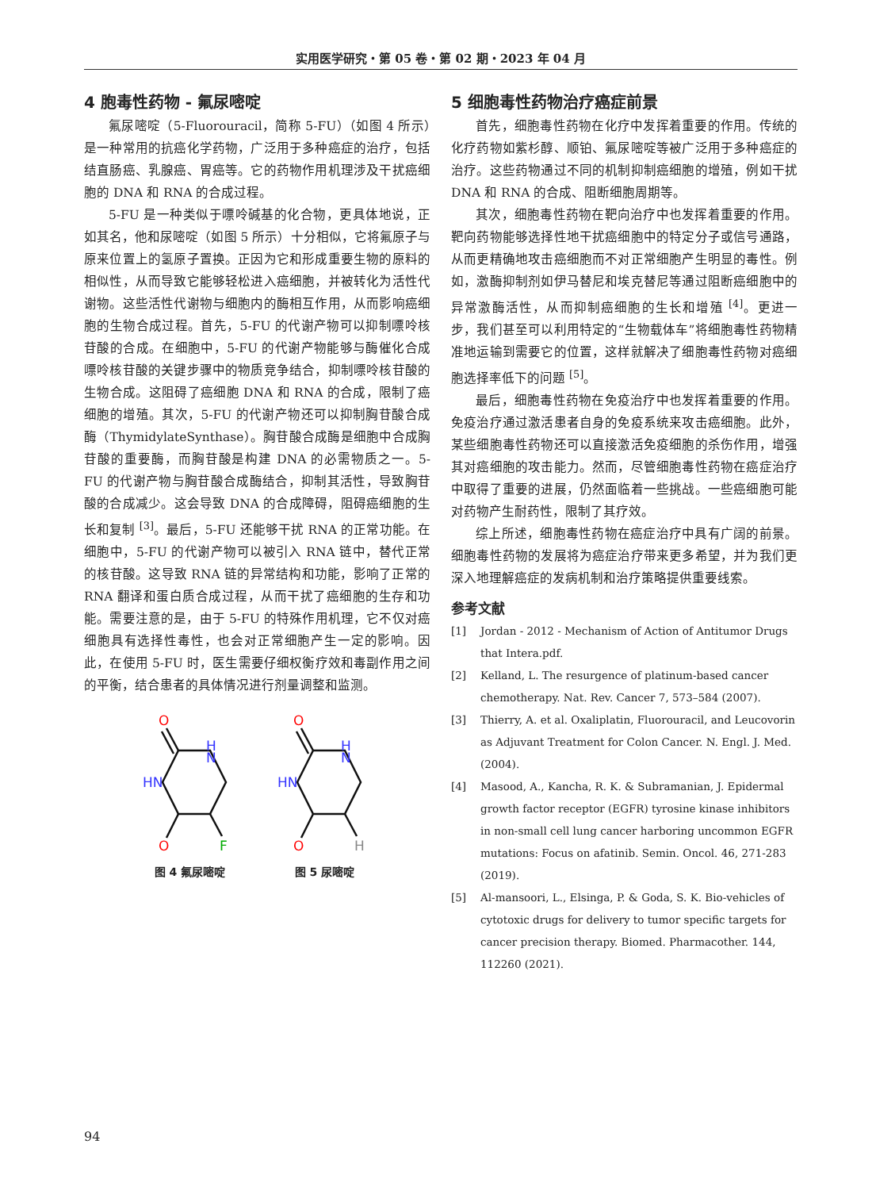实用医学研究・第 05 卷・第 02 期・2023 年 04 月
4 胞毒性药物 - 氟尿嘧啶
氟尿嘧啶（5-Fluorouracil，简称 5-FU）（如图 4 所示）是一种常用的抗癌化学药物，广泛用于多种癌症的治疗，包括结直肠癌、乳腺癌、胃癌等。它的药物作用机理涉及干扰癌细胞的 DNA 和 RNA 的合成过程。
5-FU 是一种类似于嘌呤碱基的化合物，更具体地说，正如其名，他和尿嘧啶（如图 5 所示）十分相似，它将氟原子与原来位置上的氢原子置换。正因为它和形成重要生物的原料的相似性，从而导致它能够轻松进入癌细胞，并被转化为活性代谢物。这些活性代谢物与细胞内的酶相互作用，从而影响癌细胞的生物合成过程。首先，5-FU 的代谢产物可以抑制嘌呤核苷酸的合成。在细胞中，5-FU 的代谢产物能够与酶催化合成嘌呤核苷酸的关键步骤中的物质竞争结合，抑制嘌呤核苷酸的生物合成。这阻碍了癌细胞 DNA 和 RNA 的合成，限制了癌细胞的增殖。其次，5-FU 的代谢产物还可以抑制胸苷酸合成酶（ThymidylateSynthase）。胸苷酸合成酶是细胞中合成胸苷酸的重要酶，而胸苷酸是构建 DNA 的必需物质之一。5-FU 的代谢产物与胸苷酸合成酶结合，抑制其活性，导致胸苷酸的合成减少。这会导致 DNA 的合成障碍，阻碍癌细胞的生长和复制 <sup>[3]</sup>。最后，5-FU 还能够干扰 RNA 的正常功能。在细胞中，5-FU 的代谢产物可以被引入 RNA 链中，替代正常的核苷酸。这导致 RNA 链的异常结构和功能，影响了正常的 RNA 翻译和蛋白质合成过程，从而干扰了癌细胞的生存和功能。需要注意的是，由于 5-FU 的特殊作用机理，它不仅对癌细胞具有选择性毒性，也会对正常细胞产生一定的影响。因此，在使用 5-FU 时，医生需要仔细权衡疗效和毒副作用之间的平衡，结合患者的具体情况进行剂量调整和监测。
O
H
N
HN
O
F
图 4 氟尿嘧啶
O
H
N
HN
O
H
图 5 尿嘧啶
5 细胞毒性药物治疗癌症前景
首先，细胞毒性药物在化疗中发挥着重要的作用。传统的化疗药物如紫杉醇、顺铂、氟尿嘧啶等被广泛用于多种癌症的治疗。这些药物通过不同的机制抑制癌细胞的增殖，例如干扰 DNA 和 RNA 的合成、阻断细胞周期等。
其次，细胞毒性药物在靶向治疗中也发挥着重要的作用。靶向药物能够选择性地干扰癌细胞中的特定分子或信号通路，从而更精确地攻击癌细胞而不对正常细胞产生明显的毒性。例如，激酶抑制剂如伊马替尼和埃克替尼等通过阻断癌细胞中的异常激酶活性，从而抑制癌细胞的生长和增殖 <sup>[4]</sup>。更进一步，我们甚至可以利用特定的“生物载体车”将细胞毒性药物精准地运输到需要它的位置，这样就解决了细胞毒性药物对癌细胞选择率低下的问题 <sup>[5]</sup>。
最后，细胞毒性药物在免疫治疗中也发挥着重要的作用。免疫治疗通过激活患者自身的免疫系统来攻击癌细胞。此外，某些细胞毒性药物还可以直接激活免疫细胞的杀伤作用，增强其对癌细胞的攻击能力。然而，尽管细胞毒性药物在癌症治疗中取得了重要的进展，仍然面临着一些挑战。一些癌细胞可能对药物产生耐药性，限制了其疗效。
综上所述，细胞毒性药物在癌症治疗中具有广阔的前景。细胞毒性药物的发展将为癌症治疗带来更多希望，并为我们更深入地理解癌症的发病机制和治疗策略提供重要线索。
参考文献
[1] Jordan - 2012 - Mechanism of Action of Antitumor Drugs that Intera.pdf.
[2] Kelland, L. The resurgence of platinum-based cancer chemotherapy. Nat. Rev. Cancer 7, 573–584 (2007).
[3] Thierry, A. et al. Oxaliplatin, Fluorouracil, and Leucovorin as Adjuvant Treatment for Colon Cancer. N. Engl. J. Med. (2004).
[4] Masood, A., Kancha, R. K. & Subramanian, J. Epidermal growth factor receptor (EGFR) tyrosine kinase inhibitors in non-small cell lung cancer harboring uncommon EGFR mutations: Focus on afatinib. Semin. Oncol. 46, 271-283 (2019).
[5] Al-mansoori, L., Elsinga, P. & Goda, S. K. Bio-vehicles of cytotoxic drugs for delivery to tumor specific targets for cancer precision therapy. Biomed. Pharmacother. 144, 112260 (2021).
94